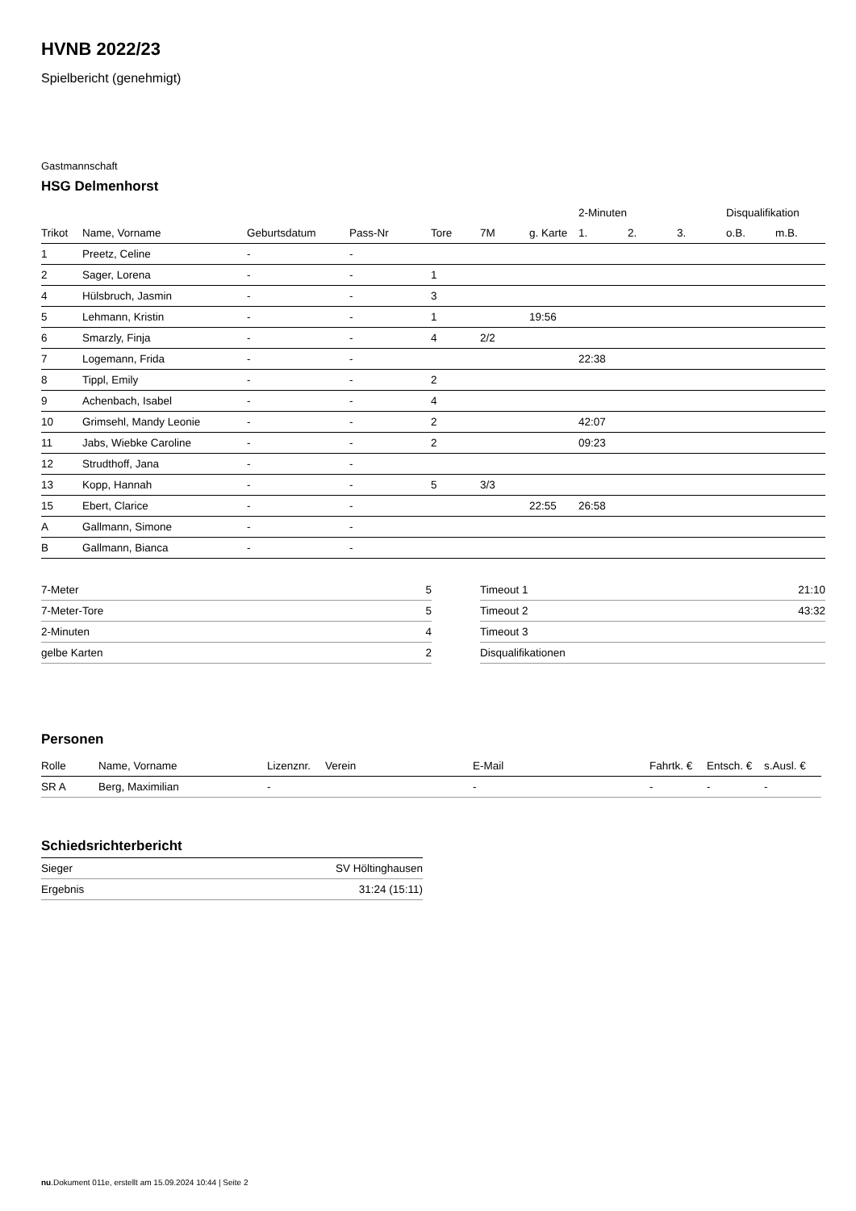HVNB 2022/23
Spielbericht (genehmigt)
Gastmannschaft
HSG Delmenhorst
| | | | | | | | 2-Minuten | | | Disqualifikation | |
| --- | --- | --- | --- | --- | --- | --- | --- | --- | --- | --- | --- |
| Trikot | Name, Vorname | Geburtsdatum | Pass-Nr | Tore | 7M | g. Karte | 1. | 2. | 3. | o.B. | m.B. |
| 1 | Preetz, Celine | - | - | | | | | | | | |
| 2 | Sager, Lorena | - | - | 1 | | | | | | | |
| 4 | Hülsbruch, Jasmin | - | - | 3 | | | | | | | |
| 5 | Lehmann, Kristin | - | - | 1 | | 19:56 | | | | | |
| 6 | Smarzly, Finja | - | - | 4 | 2/2 | | | | | | |
| 7 | Logemann, Frida | - | - | | | | 22:38 | | | | |
| 8 | Tippl, Emily | - | - | 2 | | | | | | | |
| 9 | Achenbach, Isabel | - | - | 4 | | | | | | | |
| 10 | Grimsehl, Mandy Leonie | - | - | 2 | | | 42:07 | | | | |
| 11 | Jabs, Wiebke Caroline | - | - | 2 | | | 09:23 | | | | |
| 12 | Strudthoff, Jana | - | - | | | | | | | | |
| 13 | Kopp, Hannah | - | - | 5 | 3/3 | | | | | | |
| 15 | Ebert, Clarice | - | - | | | 22:55 | 26:58 | | | | |
| A | Gallmann, Simone | - | - | | | | | | | | |
| B | Gallmann, Bianca | - | - | | | | | | | | |
| 7-Meter | 5 |
| 7-Meter-Tore | 5 |
| 2-Minuten | 4 |
| gelbe Karten | 2 |
| Timeout 1 | 21:10 |
| Timeout 2 | 43:32 |
| Timeout 3 | |
| Disqualifikationen | |
Personen
| Rolle | Name, Vorname | Lizenznr. | Verein | E-Mail | Fahrtk. € | Entsch. € | s.Ausl. € |
| --- | --- | --- | --- | --- | --- | --- | --- |
| SR A | Berg, Maximilian | - | | - | - | - | - |
Schiedsrichterbericht
| Sieger | SV Höltinghausen |
| Ergebnis | 31:24 (15:11) |
nu.Dokument 011e, erstellt am 15.09.2024 10:44 | Seite 2